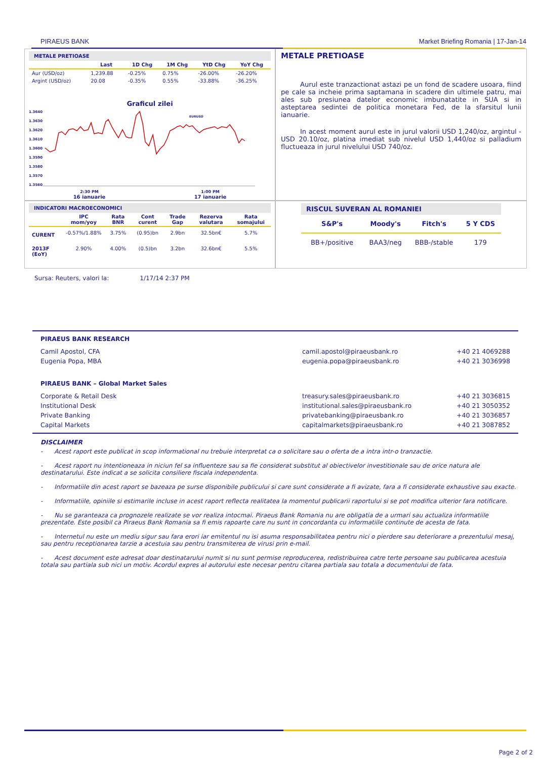PIRAEUS BANK Market Briefing Romania | 17-Jan-14
METALE PRETIOASE
| | Last | 1D Chg | 1M Chg | YtD Chg | YoY Chg |
| --- | --- | --- | --- | --- | --- |
| Aur (USD/oz) | 1,239.88 | -0.25% | 0.75% | -26.00% | -26.20% |
| Argint (USD/oz) | 20.08 | -0.35% | 0.55% | -33.88% | -36.25% |
Graficul zilei
1.3640
1.3630
1.3620
1.3610
1.3600
1.3590
1.3580
1.3570
1.3560
EURUSD
2:30 PM 1:00 PM
16 ianuarie 17 ianuarie
METALE PRETIOASE
Aurul este tranzactionat astazi pe un fond de scadere usoara, fiind pe cale sa incheie prima saptamana in scadere din ultimele patru, mai ales sub presiunea datelor economic imbunatatite in SUA si in asteptarea sedintei de politica monetara Fed, de la sfarsitul lunii ianuarie.
In acest moment aurul este in jurul valorii USD 1,240/oz, argintul - USD 20.10/oz, platina imediat sub nivelul USD 1,440/oz si palladium fluctueaza in jurul nivelului USD 740/oz.
INDICATORI MACROECONOMICI
| | IPC mom/yoy | Rata BNR | Cont curent | Trade Gap | Rezerva valutara | Rata somajului |
| --- | --- | --- | --- | --- | --- | --- |
| CURENT | -0.57%/1.88% | 3.75% | (0.95)bn | 2.9bn | 32.5bn€ | 5.7% |
| 2013F (EoY) | 2.90% | 4.00% | (0.5)bn | 3.2bn | 32.6bn€ | 5.5% |
RISCUL SUVERAN AL ROMANIEI
| S&P's | Moody's | Fitch's | 5 Y CDS |
| --- | --- | --- | --- |
| BB+/positive | BAA3/neg | BBB-/stable | 179 |
Sursa: Reuters, valori la: 1/17/14 2:37 PM
| PIRAEUS BANK RESEARCH | | |
| --- | --- | --- |
| Camil Apostol, CFA | camil.apostol@piraeusbank.ro | +40 21 4069288 |
| Eugenia Popa, MBA | eugenia.popa@piraeusbank.ro | +40 21 3036998 |
| PIRAEUS BANK – Global Market Sales | | |
| Corporate & Retail Desk | treasury.sales@piraeusbank.ro | +40 21 3036815 |
| Institutional Desk | institutional.sales@piraeusbank.ro | +40 21 3050352 |
| Private Banking | privatebanking@piraeusbank.ro | +40 21 3036857 |
| Capital Markets | capitalmarkets@piraeusbank.ro | +40 21 3087852 |
DISCLAIMER
- Acest raport este publicat in scop informational nu trebuie interpretat ca o solicitare sau o oferta de a intra intr-o tranzactie.
- Acest raport nu intentioneaza in niciun fel sa influenteze sau sa fie considerat substitut al obiectivelor investitionale sau de orice natura ale destinatarului. Este indicat a se solicita consiliere fiscala independenta.
- Informatiile din acest raport se bazeaza pe surse disponibile publicului si care sunt considerate a fi avizate, fara a fi considerate exhaustive sau exacte.
- Informatiile, opiniile si estimarile incluse in acest raport reflecta realitatea la momentul publicarii raportului si se pot modifica ulterior fara notificare.
- Nu se garanteaza ca prognozele realizate se vor realiza intocmai. Piraeus Bank Romania nu are obligatia de a urmari sau actualiza informatiile prezentate. Este posibil ca Piraeus Bank Romania sa fi emis rapoarte care nu sunt in concordanta cu informatiile continute de acesta de fata.
- Internetul nu este un mediu sigur sau fara erori iar emitentul nu isi asuma responsabilitatea pentru nici o pierdere sau deteriorare a prezentului mesaj, sau pentru receptionarea tarzie a acestuia sau pentru transmiterea de virusi prin e-mail.
- Acest document este adresat doar destinatarului numit si nu sunt permise reproducerea, redistribuirea catre terte persoane sau publicarea acestuia totala sau partiala sub nici un motiv. Acordul expres al autorului este necesar pentru citarea partiala sau totala a documentului de fata.
Page 2 of 2